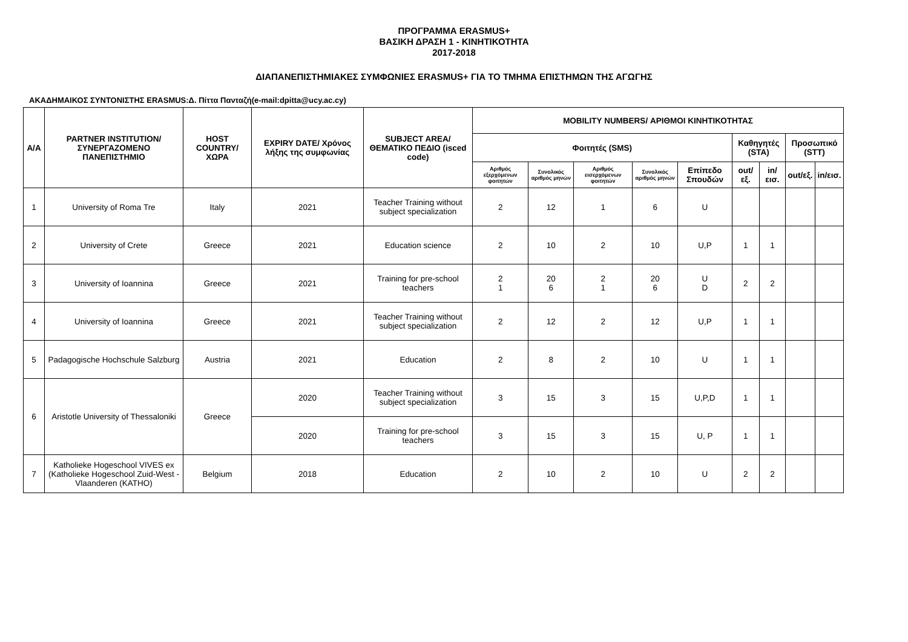ΠΡΟΓΡΑΜΜΑ ERASMUS+
ΒΑΣΙΚΗ ΔΡΑΣΗ 1 - ΚΙΝΗΤΙΚΟΤΗΤΑ
2017-2018
ΔΙΑΠΑΝΕΠΙΣΤΗΜΙΑΚΕΣ ΣΥΜΦΩΝΙΕΣ ERASMUS+ ΓΙΑ ΤΟ ΤΜΗΜΑ ΕΠΙΣΤΗΜΩΝ ΤΗΣ ΑΓΩΓΗΣ
ΑΚΑΔΗΜΑΙΚΟΣ ΣΥΝΤΟΝΙΣΤΗΣ ERASMUS:Δ. Πίττα Πανταζή(e-mail:dpitta@ucy.ac.cy)
| A/A | PARTNER INSTITUTION/ ΣΥΝΕΡΓΑΖΟΜΕΝΟ ΠΑΝΕΠΙΣΤΗΜΙΟ | HOST COUNTRY/ ΧΩΡΑ | EXPIRY DATE/ Χρόνος λήξης της συμφωνίας | SUBJECT AREA/ ΘΕΜΑΤΙΚΟ ΠΕΔΙΟ (isced code) | MOBILITY NUMBERS/ ΑΡΙΘΜΟΙ ΚΙΝΗΤΙΚΟΤΗΤΑΣ | | | | | | | | |
| --- | --- | --- | --- | --- | --- | --- | --- | --- | --- | --- | --- | --- | --- |
| | | | | | Φοιτητές (SMS) | | | | | Καθηγητές (STA) | | Προσωπικό (STT) | |
| | | | | | Αριθμός εξερχόμενων φοιτητών | Συνολικός αριθμός μηνών | Αριθμός εισερχόμενων φοιτητών | Συνολικός αριθμός μηνών | Επίπεδο Σπουδών | out/εξ. | in/εισ. | out/εξ. | in/εισ. |
| 1 | University of Roma Tre | Italy | 2021 | Teacher Training without subject specialization | 2 | 12 | 1 | 6 | U | | | | |
| 2 | University of Crete | Greece | 2021 | Education science | 2 | 10 | 2 | 10 | U,P | 1 | 1 | | |
| 3 | University of Ioannina | Greece | 2021 | Training for pre-school teachers | 2 1 | 20 6 | 2 1 | 20 6 | U D | 2 | 2 | | |
| 4 | University of Ioannina | Greece | 2021 | Teacher Training without subject specialization | 2 | 12 | 2 | 12 | U,P | 1 | 1 | | |
| 5 | Padagogische Hochschule Salzburg | Austria | 2021 | Education | 2 | 8 | 2 | 10 | U | 1 | 1 | | |
| 6 | Aristotle University of Thessaloniki | Greece | 2020 | Teacher Training without subject specialization | 3 | 15 | 3 | 15 | U,P,D | 1 | 1 | | |
| | | | 2020 | Training for pre-school teachers | 3 | 15 | 3 | 15 | U, P | 1 | 1 | | |
| 7 | Katholieke Hogeschool VIVES ex (Katholieke Hogeschool Zuid-West - Vlaanderen (KATHO) | Belgium | 2018 | Education | 2 | 10 | 2 | 10 | U | 2 | 2 | | |